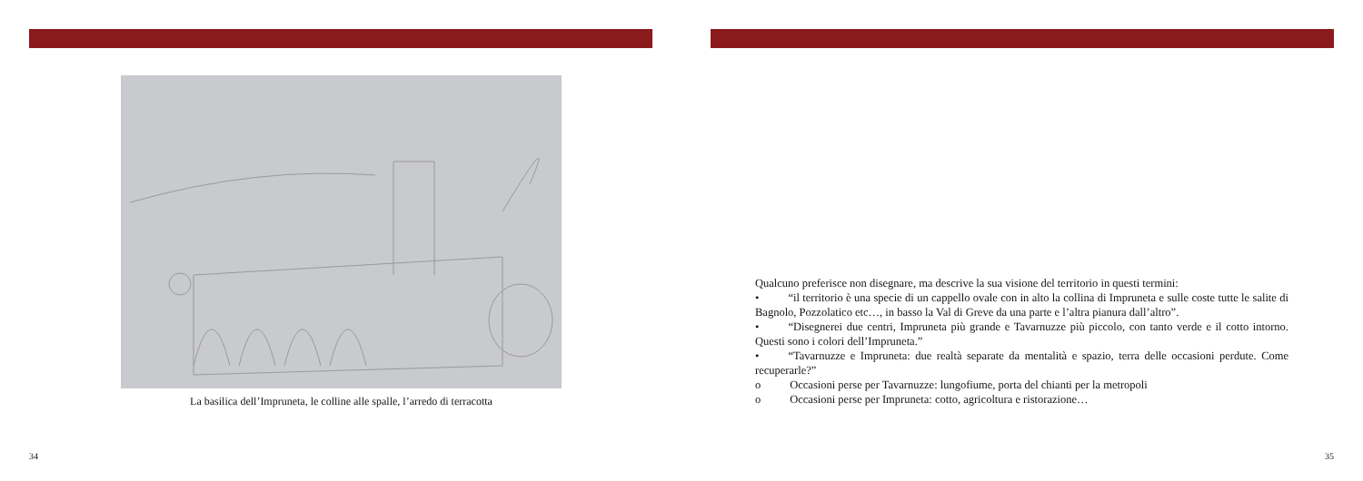La basilica dell’Impruneta, le colline alle spalle, l’arredo di terracotta
34
Qualcuno preferisce non disegnare, ma descrive la sua visione del territorio in questi termini:
• “il territorio è una specie di un cappello ovale con in alto la collina di Impruneta e sulle coste tutte le salite di Bagnolo, Pozzolatico etc…, in basso la Val di Greve da una parte e l’altra pianura dall’altro”.
• “Disegnerei due centri, Impruneta più grande e Tavarnuzze più piccolo, con tanto verde e il cotto intorno. Questi sono i colori dell’Impruneta.”
• “Tavarnuzze e Impruneta: due realtà separate da mentalità e spazio, terra delle occasioni perdute. Come recuperarle?”
o Occasioni perse per Tavarnuzze: lungofiume, porta del chianti per la metropoli
o Occasioni perse per Impruneta: cotto, agricoltura e ristorazione…
35